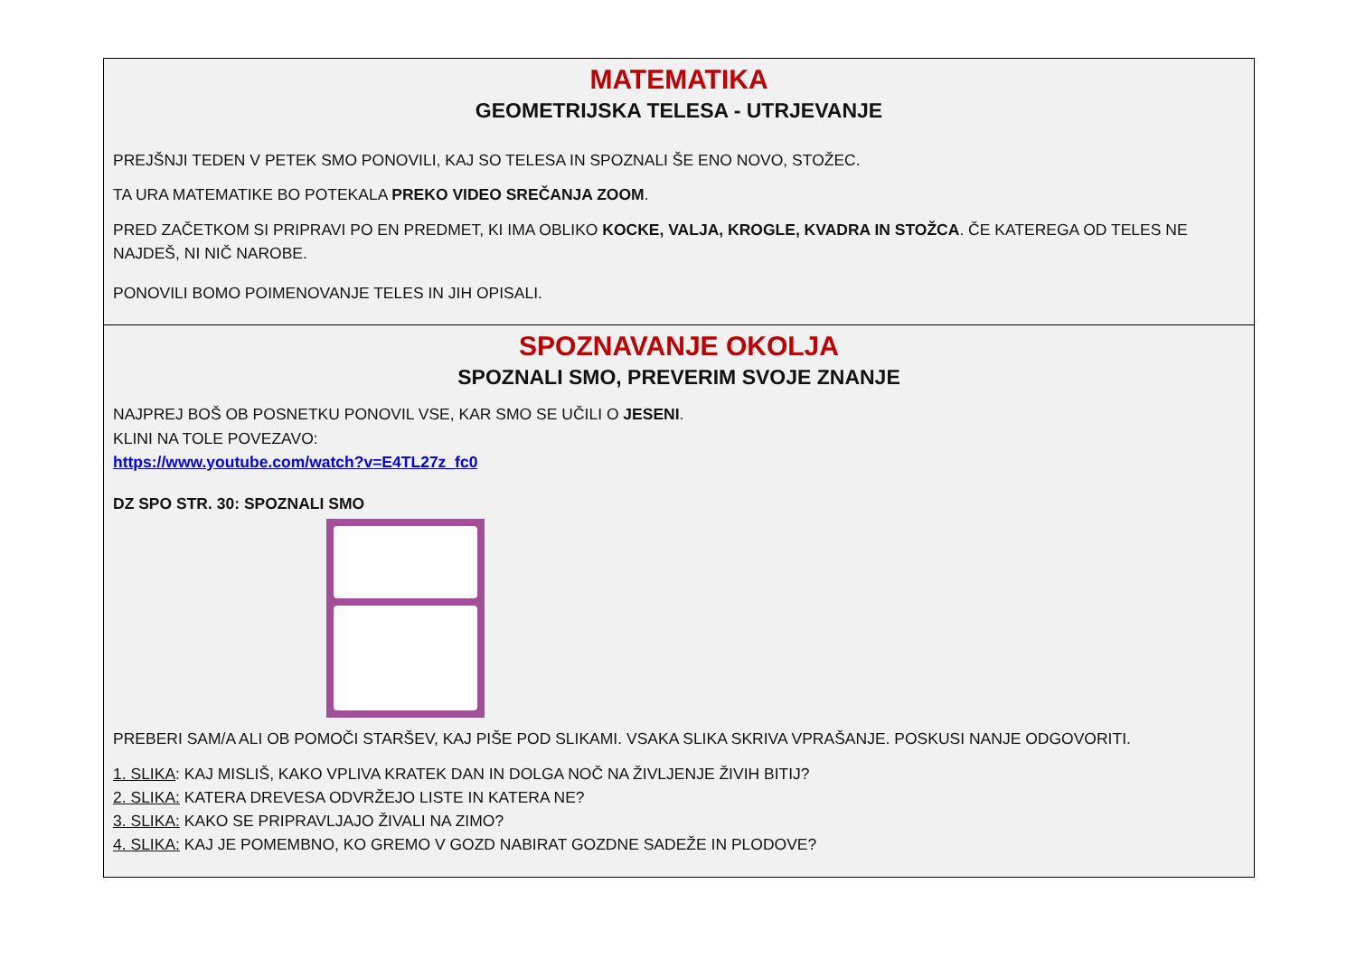MATEMATIKA
GEOMETRIJSKA TELESA - UTRJEVANJE
PREJŠNJI TEDEN V PETEK SMO PONOVILI, KAJ SO TELESA IN SPOZNALI ŠE ENO NOVO, STOŽEC.
TA URA MATEMATIKE BO POTEKALA PREKO VIDEO SREČANJA ZOOM.
PRED ZAČETKOM SI PRIPRAVI PO EN PREDMET, KI IMA OBLIKO KOCKE, VALJA, KROGLE, KVADRA IN STOŽCA. ČE KATEREGA OD TELES NE NAJDEŠ, NI NIČ NAROBE.
PONOVILI BOMO POIMENOVANJE TELES IN JIH OPISALI.
SPOZNAVANJE OKOLJA
SPOZNALI SMO, PREVERIM SVOJE ZNANJE
NAJPREJ BOŠ OB POSNETKU PONOVIL VSE, KAR SMO SE UČILI O JESENI.
KLINI NA TOLE POVEZAVO:
https://www.youtube.com/watch?v=E4TL27z_fc0
DZ SPO STR. 30: SPOZNALI SMO
PREBERI SAM/A ALI OB POMOČI STARŠEV, KAJ PIŠE POD SLIKAMI. VSAKA SLIKA SKRIVA VPRAŠANJE. POSKUSI NANJE ODGOVORITI.
1. SLIKA: KAJ MISLIŠ, KAKO VPLIVA KRATEK DAN IN DOLGA NOČ NA ŽIVLJENJE ŽIVIH BITIJ?
2. SLIKA: KATERA DREVESA ODVRŽEJO LISTE IN KATERA NE?
3. SLIKA: KAKO SE PRIPRAVLJAJO ŽIVALI NA ZIMO?
4. SLIKA: KAJ JE POMEMBNO, KO GREMO V GOZD NABIRAT GOZDNE SADEŽE IN PLODOVE?